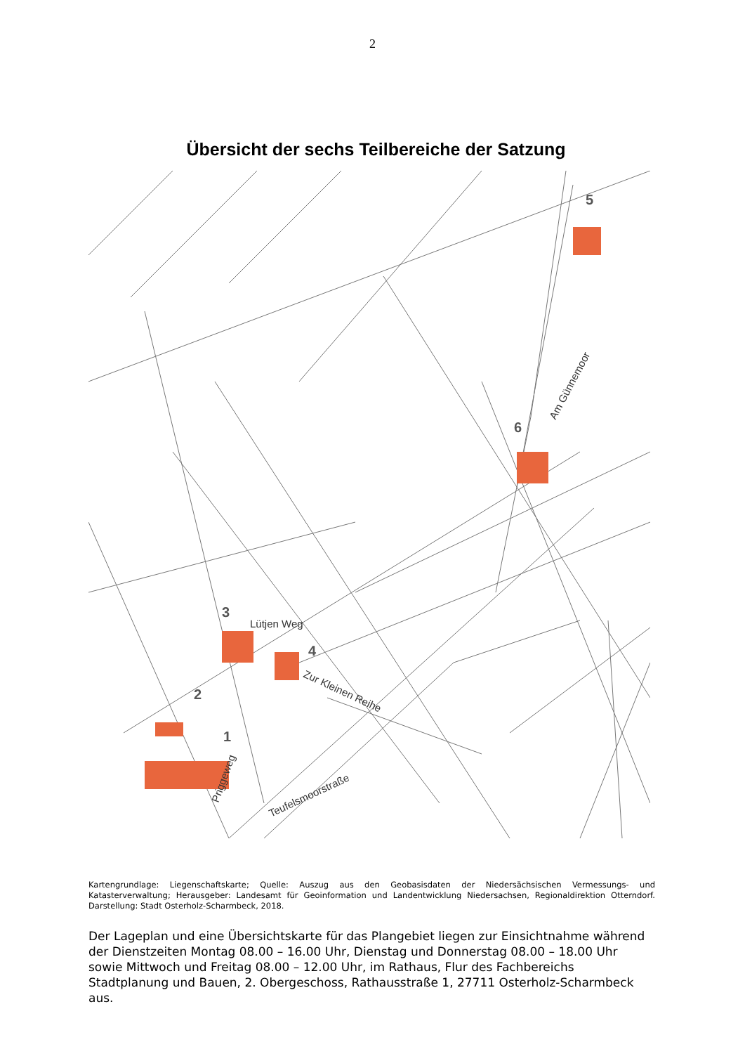2
Übersicht der sechs Teilbereiche der Satzung
3
4
2
1
5
6
Lütjen Weg
Zur Kleinen Reihe
Teufelsmoorstraße
Priggeweg
Am Günnemoor
Kartengrundlage: Liegenschaftskarte; Quelle: Auszug aus den Geobasisdaten der Niedersächsischen Vermessungs- und Katasterverwaltung; Herausgeber: Landesamt für Geoinformation und Landentwicklung Niedersachsen, Regionaldirektion Otterndorf. Darstellung: Stadt Osterholz-Scharmbeck, 2018.
Der Lageplan und eine Übersichtskarte für das Plangebiet liegen zur Einsichtnahme während der Dienstzeiten Montag 08.00 – 16.00 Uhr, Dienstag und Donnerstag 08.00 – 18.00 Uhr sowie Mittwoch und Freitag 08.00 – 12.00 Uhr, im Rathaus, Flur des Fachbereichs Stadtplanung und Bauen, 2. Obergeschoss, Rathausstraße 1, 27711 Osterholz-Scharmbeck aus.